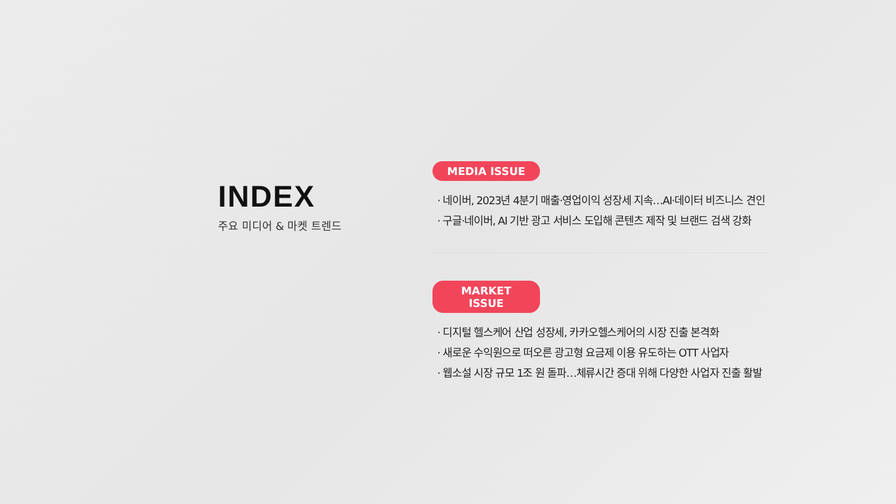INDEX
주요 미디어 & 마켓 트렌드
MEDIA ISSUE
· 네이버, 2023년 4분기 매출·영업이익 성장세 지속…AI·데이터 비즈니스 견인
· 구글·네이버, AI 기반 광고 서비스 도입해 콘텐츠 제작 및 브랜드 검색 강화
MARKET ISSUE
· 디지털 헬스케어 산업 성장세, 카카오헬스케어의 시장 진출 본격화
· 새로운 수익원으로 떠오른 광고형 요금제 이용 유도하는 OTT 사업자
· 웹소설 시장 규모 1조 원 돌파…체류시간 증대 위해 다양한 사업자 진출 활발